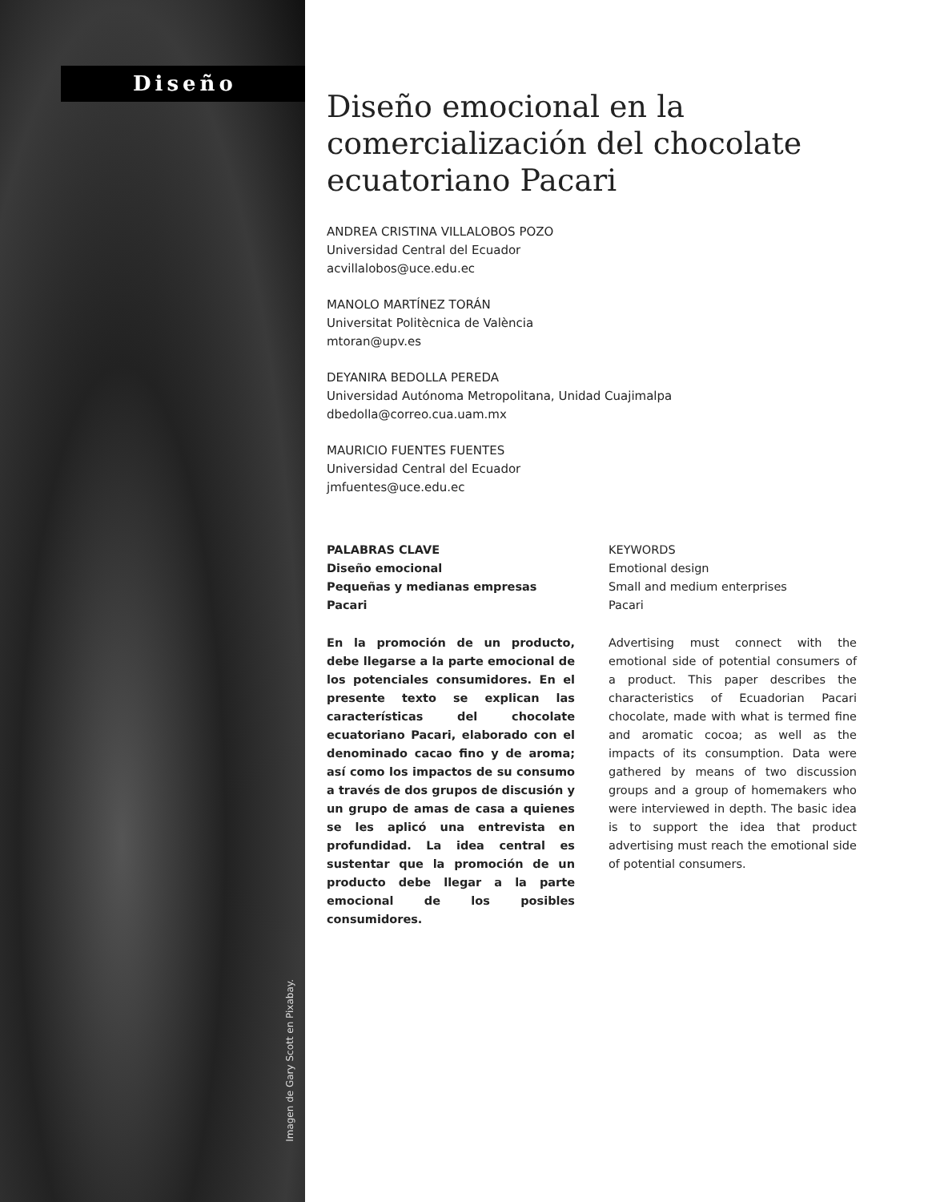Diseño
Imagen de Gary Scott en Pixabay.
Diseño emocional en la comercialización del chocolate ecuatoriano Pacari
ANDREA CRISTINA VILLALOBOS POZO
Universidad Central del Ecuador
acvillalobos@uce.edu.ec
MANOLO MARTÍNEZ TORÁN
Universitat Politècnica de València
mtoran@upv.es
DEYANIRA BEDOLLA PEREDA
Universidad Autónoma Metropolitana, Unidad Cuajimalpa
dbedolla@correo.cua.uam.mx
MAURICIO FUENTES FUENTES
Universidad Central del Ecuador
jmfuentes@uce.edu.ec
PALABRAS CLAVE
Diseño emocional
Pequeñas y medianas empresas
Pacari
En la promoción de un producto, debe llegarse a la parte emocional de los potenciales consumidores. En el presente texto se explican las características del chocolate ecuatoriano Pacari, elaborado con el denominado cacao fino y de aroma; así como los impactos de su consumo a través de dos grupos de discusión y un grupo de amas de casa a quienes se les aplicó una entrevista en profundidad. La idea central es sustentar que la promoción de un producto debe llegar a la parte emocional de los posibles consumidores.
KEYWORDS
Emotional design
Small and medium enterprises
Pacari
Advertising must connect with the emotional side of potential consumers of a product. This paper describes the characteristics of Ecuadorian Pacari chocolate, made with what is termed fine and aromatic cocoa; as well as the impacts of its consumption. Data were gathered by means of two discussion groups and a group of homemakers who were interviewed in depth. The basic idea is to support the idea that product advertising must reach the emotional side of potential consumers.